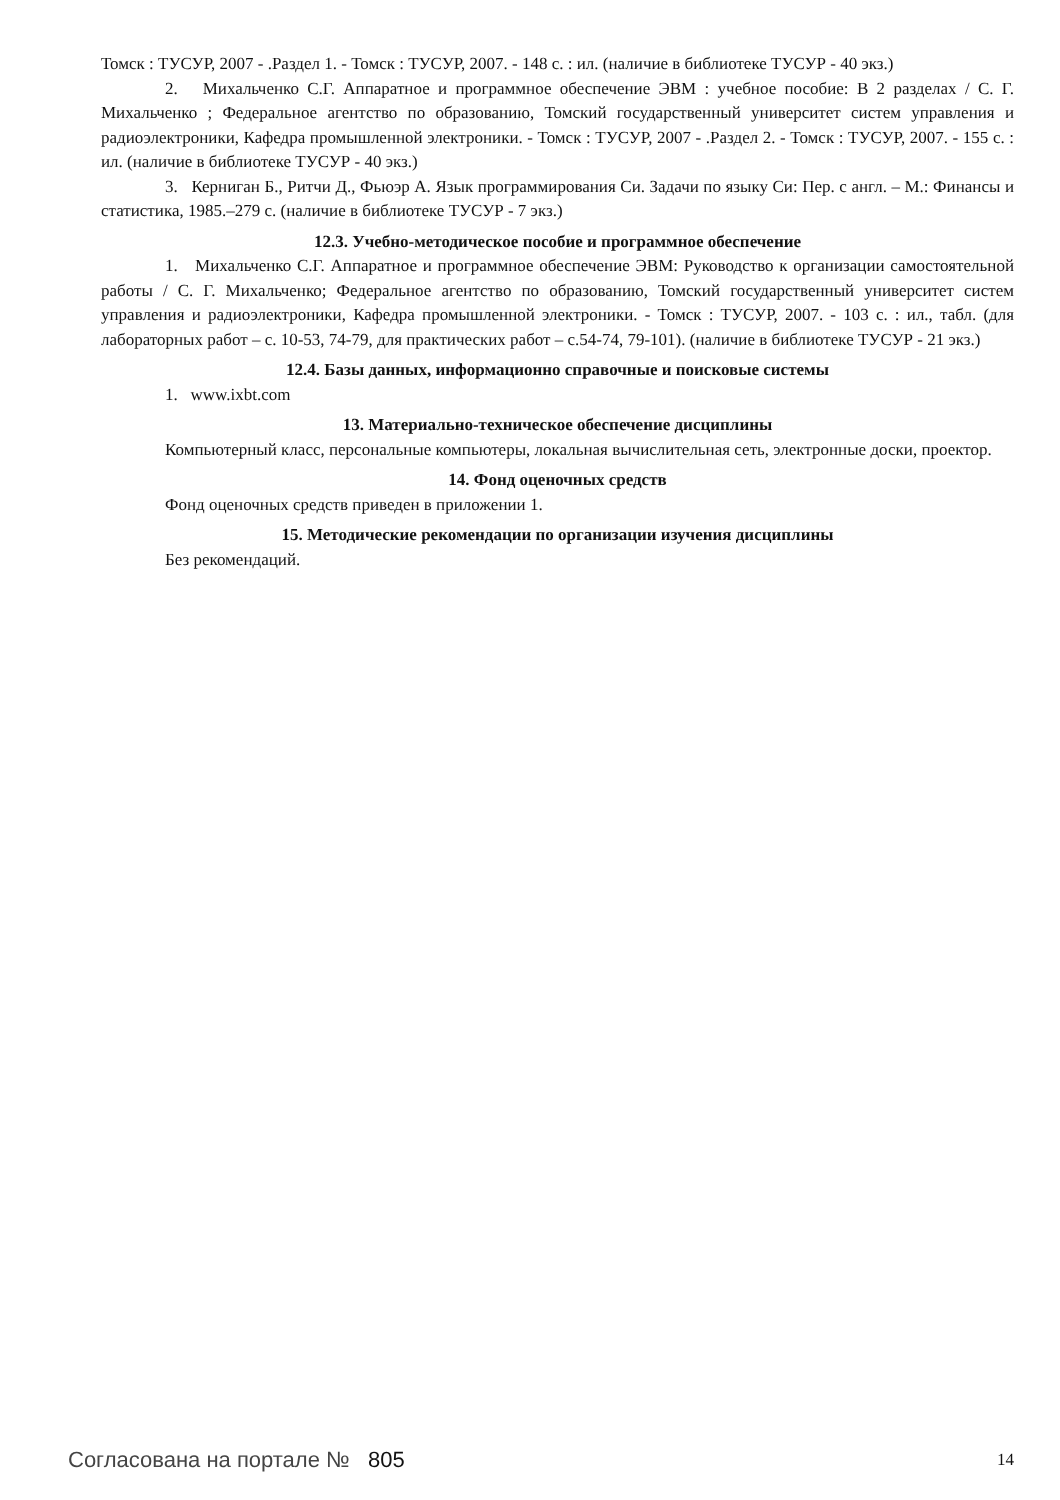Томск : ТУСУР, 2007 - .Раздел 1. - Томск : ТУСУР, 2007. - 148 с. : ил. (наличие в библиотеке ТУСУР - 40 экз.)
2. Михальченко С.Г. Аппаратное и программное обеспечение ЭВМ : учебное пособие: В 2 разделах / С. Г. Михальченко ; Федеральное агентство по образованию, Томский государственный университет систем управления и радиоэлектроники, Кафедра промышленной электроники. - Томск : ТУСУР, 2007 - .Раздел 2. - Томск : ТУСУР, 2007. - 155 с. : ил. (наличие в библиотеке ТУСУР - 40 экз.)
3. Керниган Б., Ритчи Д., Фьюэр А. Язык программирования Си. Задачи по языку Си: Пер. с англ. – М.: Финансы и статистика, 1985.–279 с. (наличие в библиотеке ТУСУР - 7 экз.)
12.3. Учебно-методическое пособие и программное обеспечение
1. Михальченко С.Г. Аппаратное и программное обеспечение ЭВМ: Руководство к организации самостоятельной работы / С. Г. Михальченко; Федеральное агентство по образованию, Томский государственный университет систем управления и радиоэлектроники, Кафедра промышленной электроники. - Томск : ТУСУР, 2007. - 103 с. : ил., табл. (для лабораторных работ – с. 10-53, 74-79, для практических работ – с.54-74, 79-101). (наличие в библиотеке ТУСУР - 21 экз.)
12.4. Базы данных, информационно справочные и поисковые системы
1. www.ixbt.com
13. Материально-техническое обеспечение дисциплины
Компьютерный класс, персональные компьютеры, локальная вычислительная сеть, электронные доски, проектор.
14. Фонд оценочных средств
Фонд оценочных средств приведен в приложении 1.
15. Методические рекомендации по организации изучения дисциплины
Без рекомендаций.
Согласована на портале № 805 14